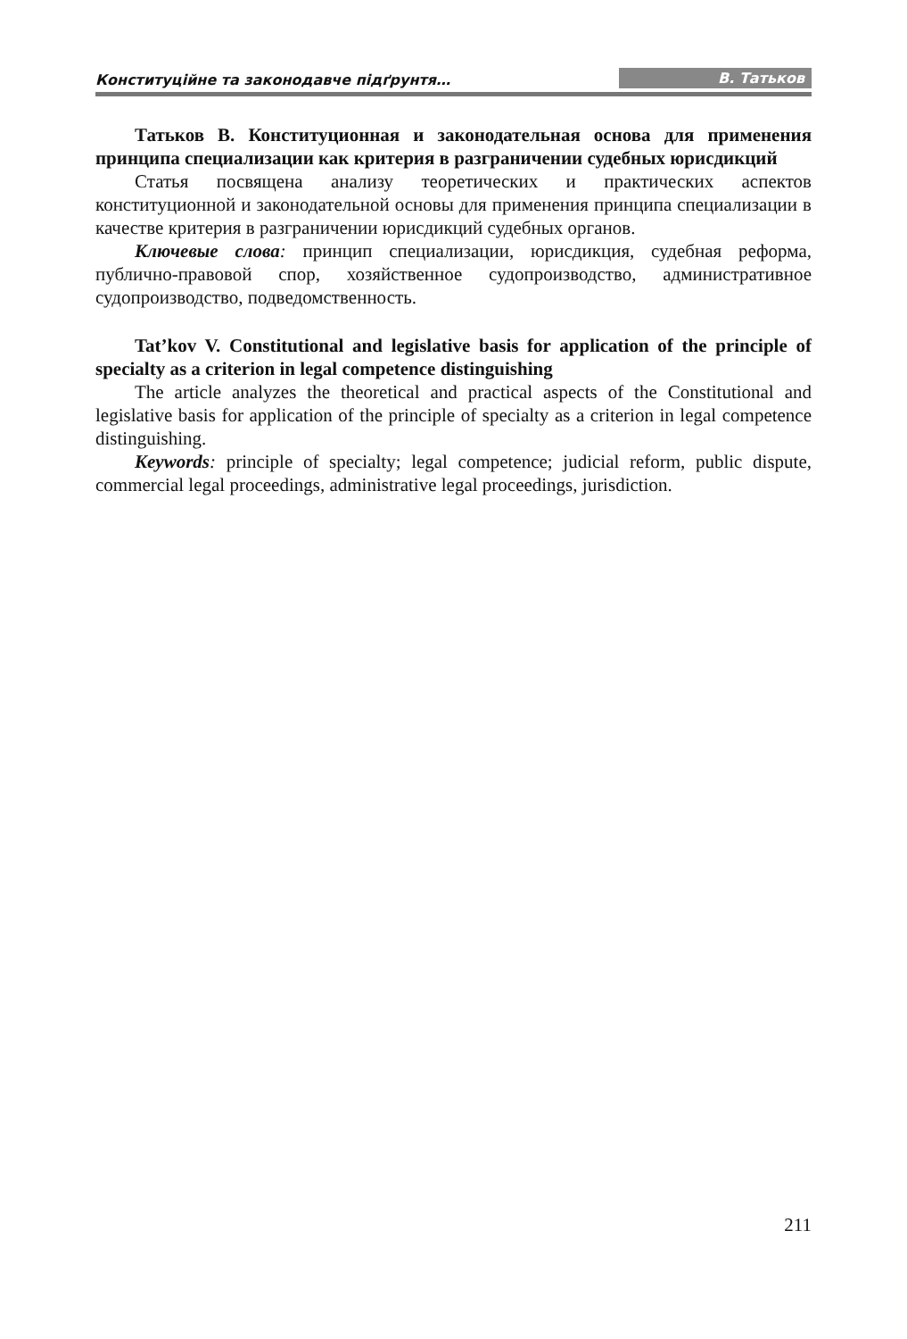Конституційне та законодавче підґрунтя… В. Татьков
Татьков В. Конституционная и законодательная основа для применения принципа специализации как критерия в разграничении судебных юрисдикций
Статья посвящена анализу теоретических и практических аспектов конституционной и законодательной основы для применения принципа специализации в качестве критерия в разграничении юрисдикций судебных органов.
Ключевые слова: принцип специализации, юрисдикция, судебная реформа, публично-правовой спор, хозяйственное судопроизводство, административное судопроизводство, подведомственность.
Tat’kov V. Constitutional and legislative basis for application of the principle of specialty as a criterion in legal competence distinguishing
The article analyzes the theoretical and practical aspects of the Constitutional and legislative basis for application of the principle of specialty as a criterion in legal competence distinguishing.
Keywords: principle of specialty; legal competence; judicial reform, public dispute, commercial legal proceedings, administrative legal proceedings, jurisdiction.
211